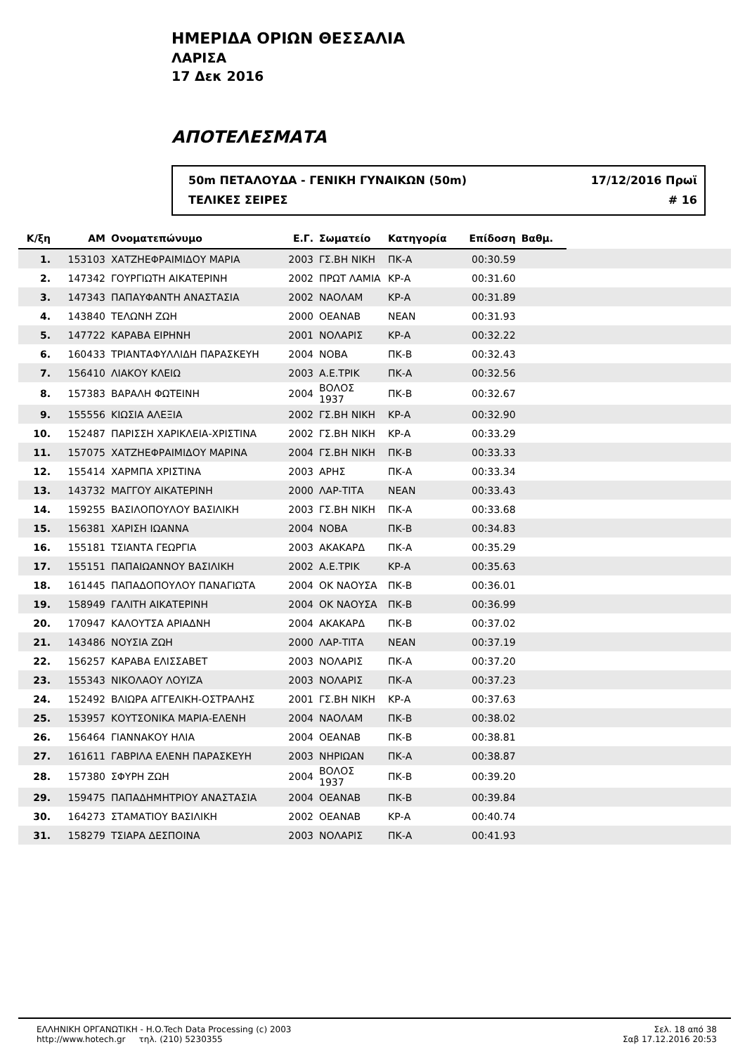ΗΜΕΡΙΔΑ ΟΡΙΩΝ ΘΕΣΣΑΛΙΑ
ΛΑΡΙΣΑ
17 Δεκ 2016
ΑΠΟΤΕΛΕΣΜΑΤΑ
50m ΠΕΤΑΛΟΥΔΑ - ΓΕΝΙΚΗ ΓΥΝΑΙΚΩΝ (50m) 17/12/2016 Πρωϊ
ΤΕΛΙΚΕΣ ΣΕΙΡΕΣ # 16
| Κ/ξη | ΑΜ | Ονοματεπώνυμο | Ε.Γ. | Σωματείο | Κατηγορία | Επίδοση | Βαθμ. | |
| --- | --- | --- | --- | --- | --- | --- | --- | --- |
| 1. | 153103 | ΧΑΤΖΗΕΦΡΑΙΜΙΔΟΥ ΜΑΡΙΑ | 2003 | ΓΣ.ΒΗ ΝΙΚΗ | ΠΚ-Α | 00:30.59 | | |
| 2. | 147342 | ΓΟΥΡΓΙΩΤΗ ΑΙΚΑΤΕΡΙΝΗ | 2002 | ΠΡΩΤ ΛΑΜΙΑ | ΚΡ-Α | 00:31.60 | | |
| 3. | 147343 | ΠΑΠΑΥΦΑΝΤΗ ΑΝΑΣΤΑΣΙΑ | 2002 | ΝΑΟΛΑΜ | ΚΡ-Α | 00:31.89 | | |
| 4. | 143840 | ΤΕΛΩΝΗ ΖΩΗ | 2000 | ΟΕΑΝΑΒ | ΝΕΑΝ | 00:31.93 | | |
| 5. | 147722 | ΚΑΡΑΒΑ ΕΙΡΗΝΗ | 2001 | ΝΟΛΑΡΙΣ | ΚΡ-Α | 00:32.22 | | |
| 6. | 160433 | ΤΡΙΑΝΤΑΦΥΛΛΙΔΗ ΠΑΡΑΣΚΕΥΗ | 2004 | ΝΟΒΑ | ΠΚ-Β | 00:32.43 | | |
| 7. | 156410 | ΛΙΑΚΟΥ ΚΛΕΙΩ | 2003 | Α.Ε.ΤΡΙΚ | ΠΚ-Α | 00:32.56 | | |
| 8. | 157383 | ΒΑΡΑΛΗ ΦΩΤΕΙΝΗ | 2004 | ΒΟΛΟΣ 1937 | ΠΚ-Β | 00:32.67 | | |
| 9. | 155556 | ΚΙΩΣΙΑ ΑΛΕΞΙΑ | 2002 | ΓΣ.ΒΗ ΝΙΚΗ | ΚΡ-Α | 00:32.90 | | |
| 10. | 152487 | ΠΑΡΙΣΣΗ ΧΑΡΙΚΛΕΙΑ-ΧΡΙΣΤΙΝΑ | 2002 | ΓΣ.ΒΗ ΝΙΚΗ | ΚΡ-Α | 00:33.29 | | |
| 11. | 157075 | ΧΑΤΖΗΕΦΡΑΙΜΙΔΟΥ ΜΑΡΙΝΑ | 2004 | ΓΣ.ΒΗ ΝΙΚΗ | ΠΚ-Β | 00:33.33 | | |
| 12. | 155414 | ΧΑΡΜΠΑ ΧΡΙΣΤΙΝΑ | 2003 | ΑΡΗΣ | ΠΚ-Α | 00:33.34 | | |
| 13. | 143732 | ΜΑΓΓΟΥ ΑΙΚΑΤΕΡΙΝΗ | 2000 | ΛΑΡ-ΤΙΤΑ | ΝΕΑΝ | 00:33.43 | | |
| 14. | 159255 | ΒΑΣΙΛΟΠΟΥΛΟΥ ΒΑΣΙΛΙΚΗ | 2003 | ΓΣ.ΒΗ ΝΙΚΗ | ΠΚ-Α | 00:33.68 | | |
| 15. | 156381 | ΧΑΡΙΣΗ ΙΩΑΝΝΑ | 2004 | ΝΟΒΑ | ΠΚ-Β | 00:34.83 | | |
| 16. | 155181 | ΤΣΙΑΝΤΑ ΓΕΩΡΓΙΑ | 2003 | ΑΚΑΚΑΡΔ | ΠΚ-Α | 00:35.29 | | |
| 17. | 155151 | ΠΑΠΑΙΩΑΝΝΟΥ ΒΑΣΙΛΙΚΗ | 2002 | Α.Ε.ΤΡΙΚ | ΚΡ-Α | 00:35.63 | | |
| 18. | 161445 | ΠΑΠΑΔΟΠΟΥΛΟΥ ΠΑΝΑΓΙΩΤΑ | 2004 | ΟΚ ΝΑΟΥΣΑ | ΠΚ-Β | 00:36.01 | | |
| 19. | 158949 | ΓΑΛΙΤΗ ΑΙΚΑΤΕΡΙΝΗ | 2004 | ΟΚ ΝΑΟΥΣΑ | ΠΚ-Β | 00:36.99 | | |
| 20. | 170947 | ΚΑΛΟΥΤΣΑ ΑΡΙΑΔΝΗ | 2004 | ΑΚΑΚΑΡΔ | ΠΚ-Β | 00:37.02 | | |
| 21. | 143486 | ΝΟΥΣΙΑ ΖΩΗ | 2000 | ΛΑΡ-ΤΙΤΑ | ΝΕΑΝ | 00:37.19 | | |
| 22. | 156257 | ΚΑΡΑΒΑ ΕΛΙΣΣΑΒΕΤ | 2003 | ΝΟΛΑΡΙΣ | ΠΚ-Α | 00:37.20 | | |
| 23. | 155343 | ΝΙΚΟΛΑΟΥ ΛΟΥΙΖΑ | 2003 | ΝΟΛΑΡΙΣ | ΠΚ-Α | 00:37.23 | | |
| 24. | 152492 | ΒΛΙΩΡΑ ΑΓΓΕΛΙΚΗ-ΟΣΤΡΑΛΗΣ | 2001 | ΓΣ.ΒΗ ΝΙΚΗ | ΚΡ-Α | 00:37.63 | | |
| 25. | 153957 | ΚΟΥΤΣΟΝΙΚΑ ΜΑΡΙΑ-ΕΛΕΝΗ | 2004 | ΝΑΟΛΑΜ | ΠΚ-Β | 00:38.02 | | |
| 26. | 156464 | ΓΙΑΝΝΑΚΟΥ ΗΛΙΑ | 2004 | ΟΕΑΝΑΒ | ΠΚ-Β | 00:38.81 | | |
| 27. | 161611 | ΓΑΒΡΙΛΑ ΕΛΕΝΗ ΠΑΡΑΣΚΕΥΗ | 2003 | ΝΗΡΙΩΑΝ | ΠΚ-Α | 00:38.87 | | |
| 28. | 157380 | ΣΦΥΡΗ ΖΩΗ | 2004 | ΒΟΛΟΣ 1937 | ΠΚ-Β | 00:39.20 | | |
| 29. | 159475 | ΠΑΠΑΔΗΜΗΤΡΙΟΥ ΑΝΑΣΤΑΣΙΑ | 2004 | ΟΕΑΝΑΒ | ΠΚ-Β | 00:39.84 | | |
| 30. | 164273 | ΣΤΑΜΑΤΙΟΥ ΒΑΣΙΛΙΚΗ | 2002 | ΟΕΑΝΑΒ | ΚΡ-Α | 00:40.74 | | |
| 31. | 158279 | ΤΣΙΑΡΑ ΔΕΣΠΟΙΝΑ | 2003 | ΝΟΛΑΡΙΣ | ΠΚ-Α | 00:41.93 | | |
ΕΛΛΗΝΙΚΗ ΟΡΓΑΝΩΤΙΚΗ - H.O.Tech Data Processing (c) 2003
http://www.hotech.gr τηλ. (210) 5230355
Σελ. 18 από 38
Σαβ 17.12.2016 20:53